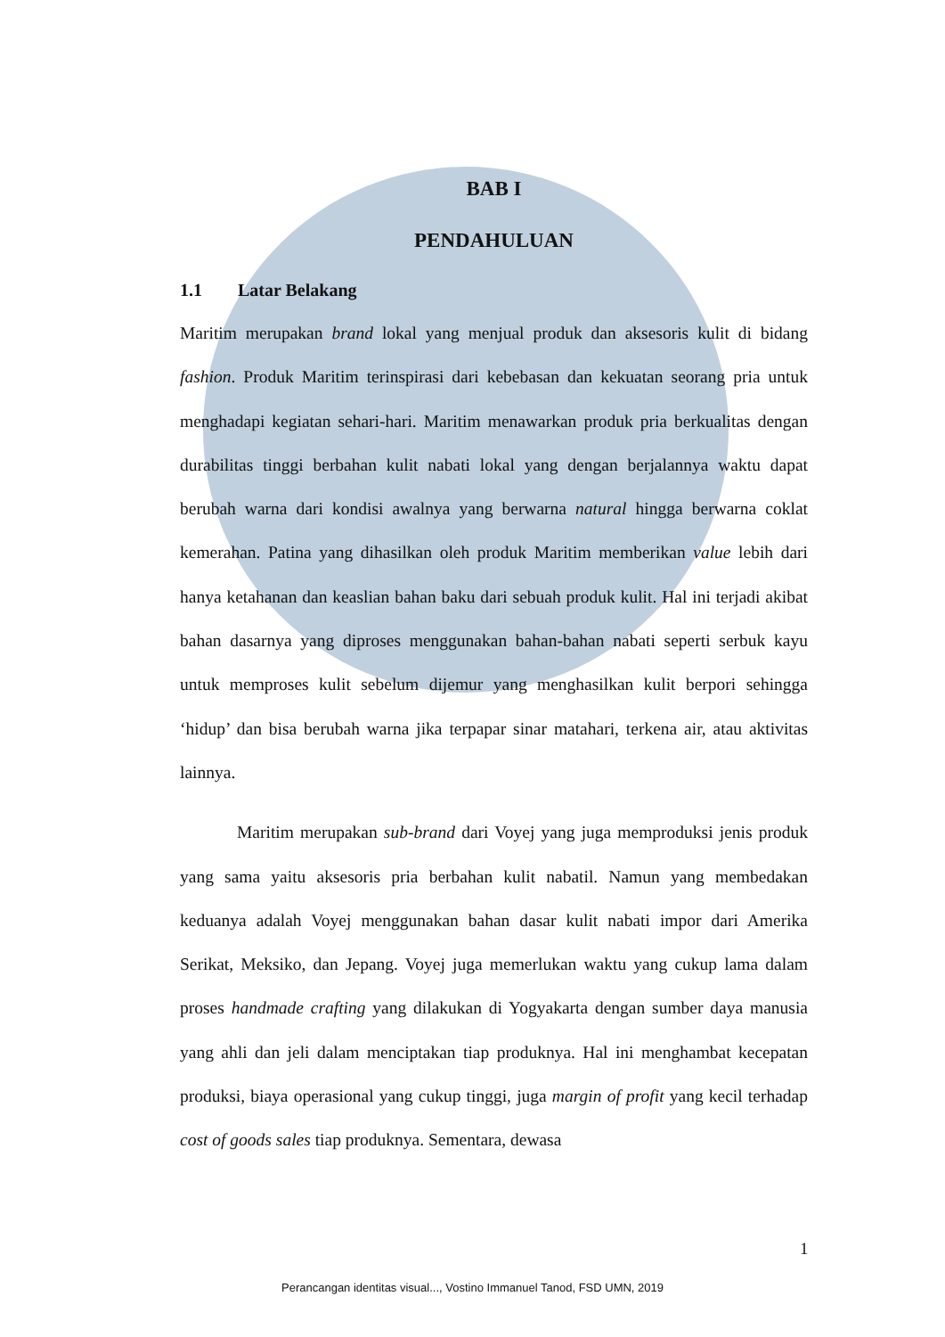BAB I
PENDAHULUAN
1.1 Latar Belakang
Maritim merupakan brand lokal yang menjual produk dan aksesoris kulit di bidang fashion. Produk Maritim terinspirasi dari kebebasan dan kekuatan seorang pria untuk menghadapi kegiatan sehari-hari. Maritim menawarkan produk pria berkualitas dengan durabilitas tinggi berbahan kulit nabati lokal yang dengan berjalannya waktu dapat berubah warna dari kondisi awalnya yang berwarna natural hingga berwarna coklat kemerahan. Patina yang dihasilkan oleh produk Maritim memberikan value lebih dari hanya ketahanan dan keaslian bahan baku dari sebuah produk kulit. Hal ini terjadi akibat bahan dasarnya yang diproses menggunakan bahan-bahan nabati seperti serbuk kayu untuk memproses kulit sebelum dijemur yang menghasilkan kulit berpori sehingga ‘hidup’ dan bisa berubah warna jika terpapar sinar matahari, terkena air, atau aktivitas lainnya.
Maritim merupakan sub-brand dari Voyej yang juga memproduksi jenis produk yang sama yaitu aksesoris pria berbahan kulit nabatil. Namun yang membedakan keduanya adalah Voyej menggunakan bahan dasar kulit nabati impor dari Amerika Serikat, Meksiko, dan Jepang. Voyej juga memerlukan waktu yang cukup lama dalam proses handmade crafting yang dilakukan di Yogyakarta dengan sumber daya manusia yang ahli dan jeli dalam menciptakan tiap produknya. Hal ini menghambat kecepatan produksi, biaya operasional yang cukup tinggi, juga margin of profit yang kecil terhadap cost of goods sales tiap produknya. Sementara, dewasa
1
Perancangan identitas visual..., Vostino Immanuel Tanod, FSD UMN, 2019